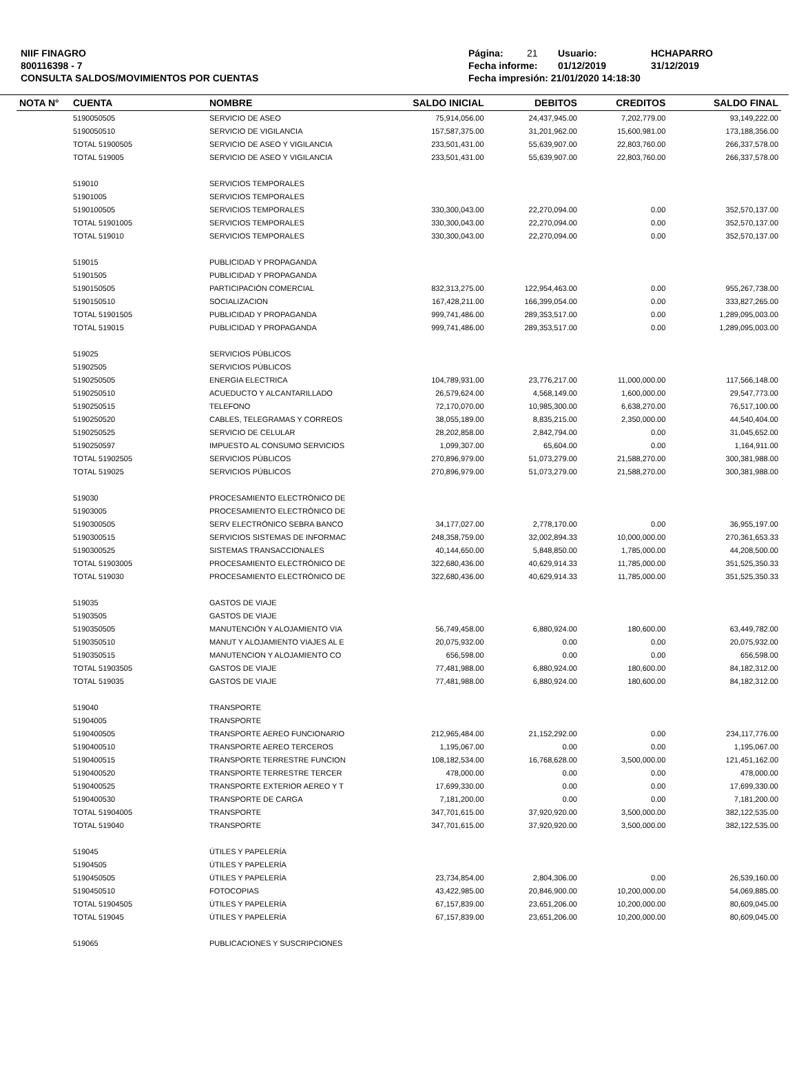NIIF FINAGRO
800116398 - 7
CONSULTA SALDOS/MOVIMIENTOS POR CUENTAS
Página: 21 Usuario: HCHAPARRO
Fecha informe: 01/12/2019 31/12/2019
Fecha impresión: 21/01/2020 14:18:30
| NOTA N° | CUENTA | NOMBRE | SALDO INICIAL | DEBITOS | CREDITOS | SALDO FINAL |
| --- | --- | --- | --- | --- | --- | --- |
| | 5190050505 | SERVICIO DE ASEO | 75,914,056.00 | 24,437,945.00 | 7,202,779.00 | 93,149,222.00 |
| | 5190050510 | SERVICIO DE VIGILANCIA | 157,587,375.00 | 31,201,962.00 | 15,600,981.00 | 173,188,356.00 |
| | TOTAL 51900505 | SERVICIO DE ASEO Y VIGILANCIA | 233,501,431.00 | 55,639,907.00 | 22,803,760.00 | 266,337,578.00 |
| | TOTAL 519005 | SERVICIO DE ASEO Y VIGILANCIA | 233,501,431.00 | 55,639,907.00 | 22,803,760.00 | 266,337,578.00 |
| | 519010 | SERVICIOS TEMPORALES | | | | |
| | 51901005 | SERVICIOS TEMPORALES | | | | |
| | 5190100505 | SERVICIOS TEMPORALES | 330,300,043.00 | 22,270,094.00 | 0.00 | 352,570,137.00 |
| | TOTAL 51901005 | SERVICIOS TEMPORALES | 330,300,043.00 | 22,270,094.00 | 0.00 | 352,570,137.00 |
| | TOTAL 519010 | SERVICIOS TEMPORALES | 330,300,043.00 | 22,270,094.00 | 0.00 | 352,570,137.00 |
| | 519015 | PUBLICIDAD Y PROPAGANDA | | | | |
| | 51901505 | PUBLICIDAD Y PROPAGANDA | | | | |
| | 5190150505 | PARTICIPACIÓN COMERCIAL | 832,313,275.00 | 122,954,463.00 | 0.00 | 955,267,738.00 |
| | 5190150510 | SOCIALIZACION | 167,428,211.00 | 166,399,054.00 | 0.00 | 333,827,265.00 |
| | TOTAL 51901505 | PUBLICIDAD Y PROPAGANDA | 999,741,486.00 | 289,353,517.00 | 0.00 | 1,289,095,003.00 |
| | TOTAL 519015 | PUBLICIDAD Y PROPAGANDA | 999,741,486.00 | 289,353,517.00 | 0.00 | 1,289,095,003.00 |
| | 519025 | SERVICIOS PÚBLICOS | | | | |
| | 51902505 | SERVICIOS PÚBLICOS | | | | |
| | 5190250505 | ENERGIA ELECTRICA | 104,789,931.00 | 23,776,217.00 | 11,000,000.00 | 117,566,148.00 |
| | 5190250510 | ACUEDUCTO Y ALCANTARILLADO | 26,579,624.00 | 4,568,149.00 | 1,600,000.00 | 29,547,773.00 |
| | 5190250515 | TELEFONO | 72,170,070.00 | 10,985,300.00 | 6,638,270.00 | 76,517,100.00 |
| | 5190250520 | CABLES, TELEGRAMAS Y CORREOS | 38,055,189.00 | 8,835,215.00 | 2,350,000.00 | 44,540,404.00 |
| | 5190250525 | SERVICIO DE CELULAR | 28,202,858.00 | 2,842,794.00 | 0.00 | 31,045,652.00 |
| | 5190250597 | IMPUESTO AL CONSUMO SERVICIOS | 1,099,307.00 | 65,604.00 | 0.00 | 1,164,911.00 |
| | TOTAL 51902505 | SERVICIOS PÚBLICOS | 270,896,979.00 | 51,073,279.00 | 21,588,270.00 | 300,381,988.00 |
| | TOTAL 519025 | SERVICIOS PÚBLICOS | 270,896,979.00 | 51,073,279.00 | 21,588,270.00 | 300,381,988.00 |
| | 519030 | PROCESAMIENTO ELECTRÓNICO DE | | | | |
| | 51903005 | PROCESAMIENTO ELECTRÓNICO DE | | | | |
| | 5190300505 | SERV ELECTRÓNICO SEBRA BANCO | 34,177,027.00 | 2,778,170.00 | 0.00 | 36,955,197.00 |
| | 5190300515 | SERVICIOS SISTEMAS DE INFORMAC | 248,358,759.00 | 32,002,894.33 | 10,000,000.00 | 270,361,653.33 |
| | 5190300525 | SISTEMAS TRANSACCIONALES | 40,144,650.00 | 5,848,850.00 | 1,785,000.00 | 44,208,500.00 |
| | TOTAL 51903005 | PROCESAMIENTO ELECTRÓNICO DE | 322,680,436.00 | 40,629,914.33 | 11,785,000.00 | 351,525,350.33 |
| | TOTAL 519030 | PROCESAMIENTO ELECTRÓNICO DE | 322,680,436.00 | 40,629,914.33 | 11,785,000.00 | 351,525,350.33 |
| | 519035 | GASTOS DE VIAJE | | | | |
| | 51903505 | GASTOS DE VIAJE | | | | |
| | 5190350505 | MANUTENCIÓN Y ALOJAMIENTO VIA | 56,749,458.00 | 6,880,924.00 | 180,600.00 | 63,449,782.00 |
| | 5190350510 | MANUT Y ALOJAMIENTO VIAJES AL E | 20,075,932.00 | 0.00 | 0.00 | 20,075,932.00 |
| | 5190350515 | MANUTENCION Y ALOJAMIENTO CO | 656,598.00 | 0.00 | 0.00 | 656,598.00 |
| | TOTAL 51903505 | GASTOS DE VIAJE | 77,481,988.00 | 6,880,924.00 | 180,600.00 | 84,182,312.00 |
| | TOTAL 519035 | GASTOS DE VIAJE | 77,481,988.00 | 6,880,924.00 | 180,600.00 | 84,182,312.00 |
| | 519040 | TRANSPORTE | | | | |
| | 51904005 | TRANSPORTE | | | | |
| | 5190400505 | TRANSPORTE AEREO FUNCIONARIO | 212,965,484.00 | 21,152,292.00 | 0.00 | 234,117,776.00 |
| | 5190400510 | TRANSPORTE AEREO TERCEROS | 1,195,067.00 | 0.00 | 0.00 | 1,195,067.00 |
| | 5190400515 | TRANSPORTE TERRESTRE FUNCION | 108,182,534.00 | 16,768,628.00 | 3,500,000.00 | 121,451,162.00 |
| | 5190400520 | TRANSPORTE TERRESTRE TERCER | 478,000.00 | 0.00 | 0.00 | 478,000.00 |
| | 5190400525 | TRANSPORTE EXTERIOR AEREO Y T | 17,699,330.00 | 0.00 | 0.00 | 17,699,330.00 |
| | 5190400530 | TRANSPORTE DE CARGA | 7,181,200.00 | 0.00 | 0.00 | 7,181,200.00 |
| | TOTAL 51904005 | TRANSPORTE | 347,701,615.00 | 37,920,920.00 | 3,500,000.00 | 382,122,535.00 |
| | TOTAL 519040 | TRANSPORTE | 347,701,615.00 | 37,920,920.00 | 3,500,000.00 | 382,122,535.00 |
| | 519045 | ÚTILES Y PAPELERÍA | | | | |
| | 51904505 | ÚTILES Y PAPELERÍA | | | | |
| | 5190450505 | ÚTILES Y PAPELERÍA | 23,734,854.00 | 2,804,306.00 | 0.00 | 26,539,160.00 |
| | 5190450510 | FOTOCOPIAS | 43,422,985.00 | 20,846,900.00 | 10,200,000.00 | 54,069,885.00 |
| | TOTAL 51904505 | ÚTILES Y PAPELERÍA | 67,157,839.00 | 23,651,206.00 | 10,200,000.00 | 80,609,045.00 |
| | TOTAL 519045 | ÚTILES Y PAPELERÍA | 67,157,839.00 | 23,651,206.00 | 10,200,000.00 | 80,609,045.00 |
| | 519065 | PUBLICACIONES Y SUSCRIPCIONES | | | | |